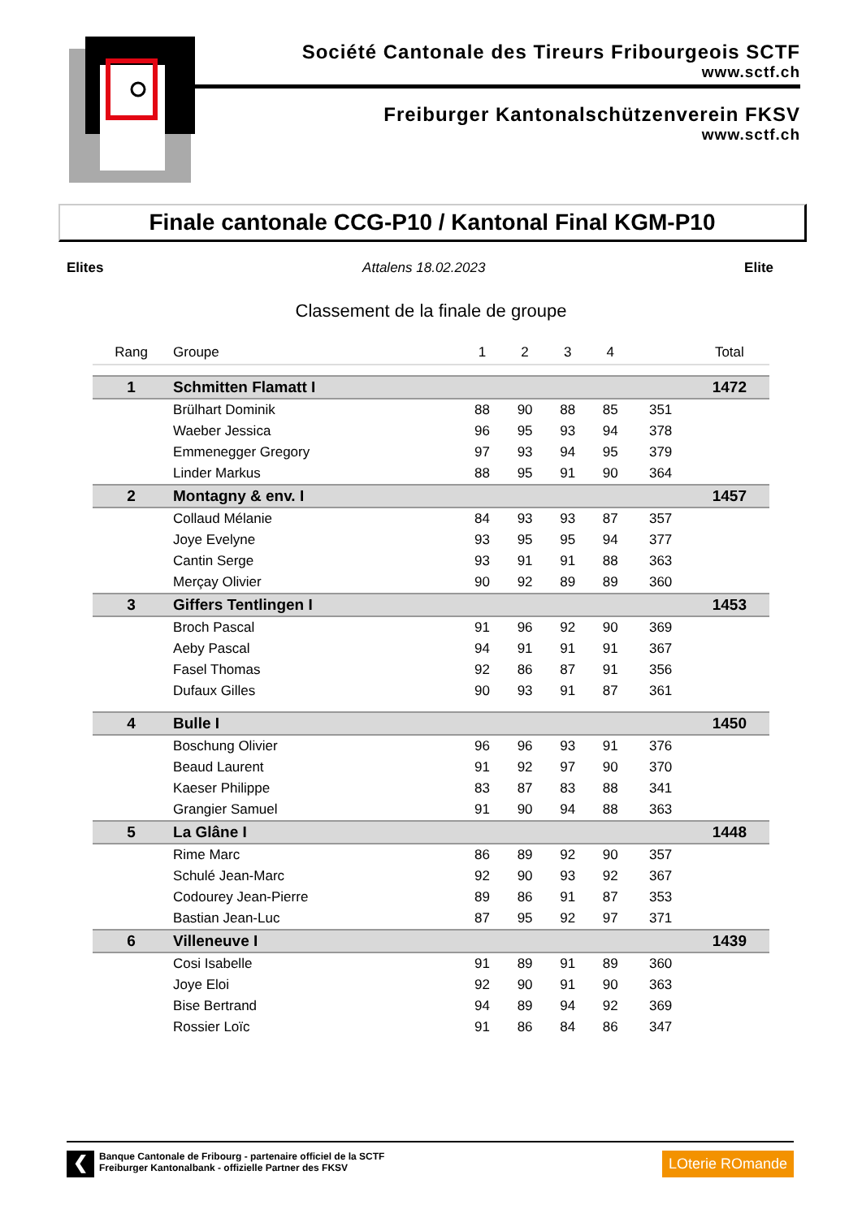Société Cantonale des Tireurs Fribourgeois SCTF
www.sctf.ch
Freiburger Kantonalschützenverein FKSV
www.sctf.ch
Finale cantonale CCG-P10 / Kantonal Final KGM-P10
Elites Attalens 18.02.2023 Elite
Classement de la finale de groupe
| Rang | Groupe | 1 | 2 | 3 | 4 | | Total |
| --- | --- | --- | --- | --- | --- | --- | --- |
| 1 | Schmitten Flamatt I | | | | | | 1472 |
| | Brülhart Dominik | 88 | 90 | 88 | 85 | 351 | |
| | Waeber Jessica | 96 | 95 | 93 | 94 | 378 | |
| | Emmenegger Gregory | 97 | 93 | 94 | 95 | 379 | |
| | Linder Markus | 88 | 95 | 91 | 90 | 364 | |
| 2 | Montagny & env. I | | | | | | 1457 |
| | Collaud Mélanie | 84 | 93 | 93 | 87 | 357 | |
| | Joye Evelyne | 93 | 95 | 95 | 94 | 377 | |
| | Cantin Serge | 93 | 91 | 91 | 88 | 363 | |
| | Merçay Olivier | 90 | 92 | 89 | 89 | 360 | |
| 3 | Giffers Tentlingen I | | | | | | 1453 |
| | Broch Pascal | 91 | 96 | 92 | 90 | 369 | |
| | Aeby Pascal | 94 | 91 | 91 | 91 | 367 | |
| | Fasel Thomas | 92 | 86 | 87 | 91 | 356 | |
| | Dufaux Gilles | 90 | 93 | 91 | 87 | 361 | |
| 4 | Bulle I | | | | | | 1450 |
| | Boschung Olivier | 96 | 96 | 93 | 91 | 376 | |
| | Beaud Laurent | 91 | 92 | 97 | 90 | 370 | |
| | Kaeser Philippe | 83 | 87 | 83 | 88 | 341 | |
| | Grangier Samuel | 91 | 90 | 94 | 88 | 363 | |
| 5 | La Glâne I | | | | | | 1448 |
| | Rime Marc | 86 | 89 | 92 | 90 | 357 | |
| | Schulé Jean-Marc | 92 | 90 | 93 | 92 | 367 | |
| | Codourey Jean-Pierre | 89 | 86 | 91 | 87 | 353 | |
| | Bastian Jean-Luc | 87 | 95 | 92 | 97 | 371 | |
| 6 | Villeneuve I | | | | | | 1439 |
| | Cosi Isabelle | 91 | 89 | 91 | 89 | 360 | |
| | Joye Eloi | 92 | 90 | 91 | 90 | 363 | |
| | Bise Bertrand | 94 | 89 | 94 | 92 | 369 | |
| | Rossier Loïc | 91 | 86 | 84 | 86 | 347 | |
❮
Banque Cantonale de Fribourg - partenaire officiel de la SCTF
Freiburger Kantonalbank - offizielle Partner des FKSV
LOterie ROmande